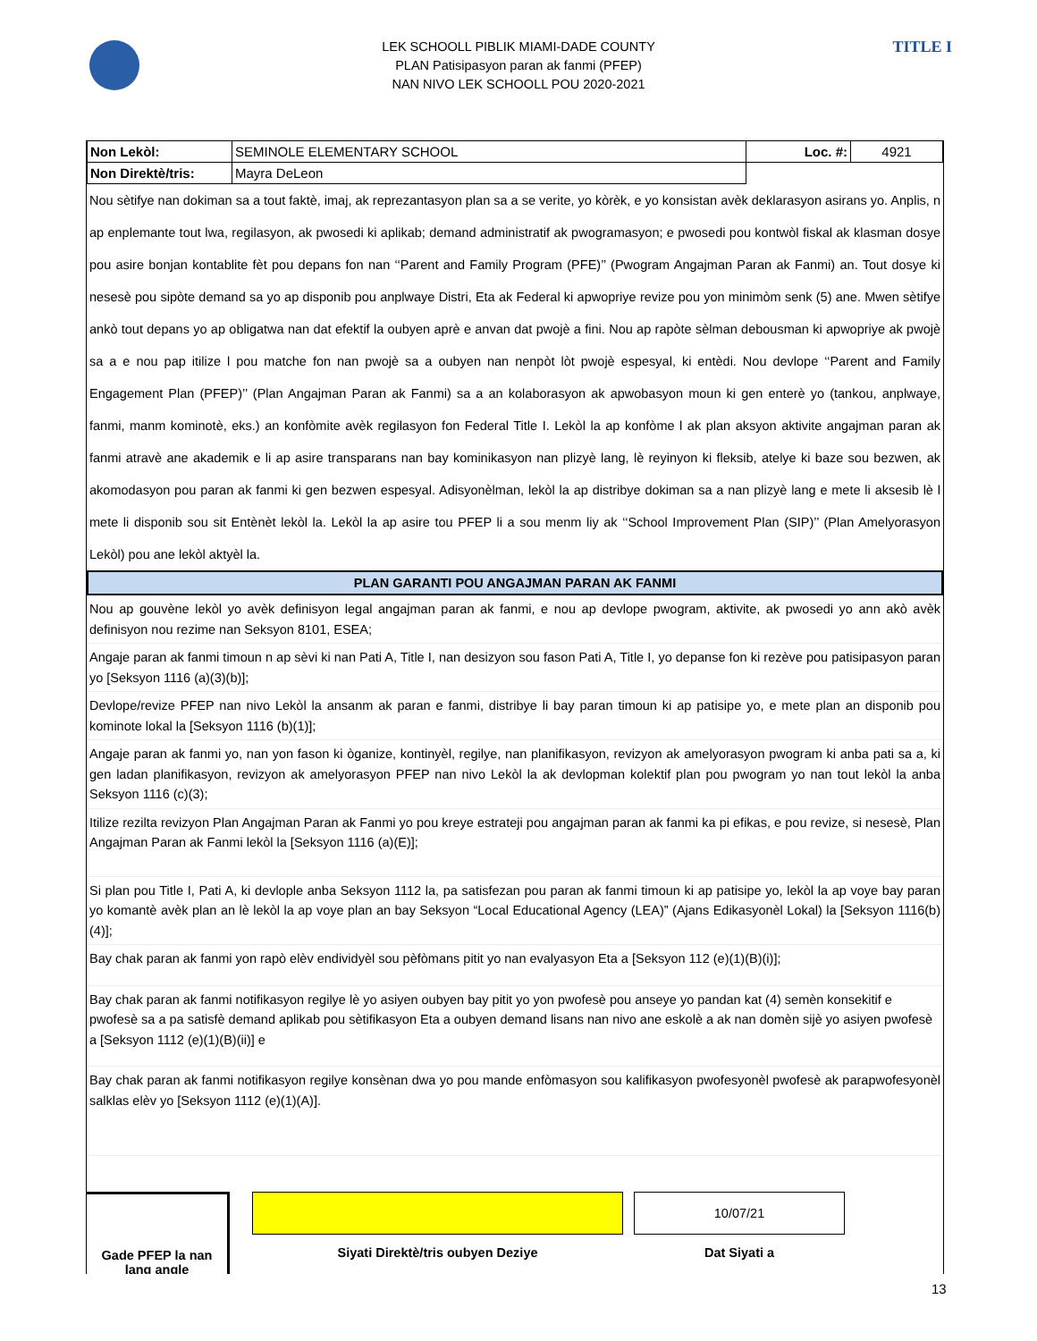TITLE I
LEK SCHOOLL PIBLIK MIAMI-DADE COUNTY
PLAN Patisipasyon paran ak fanmi (PFEP)
NAN NIVO LEK SCHOOLL POU 2020-2021
| Non Lekòl: | SEMINOLE ELEMENTARY SCHOOL | Loc. #: | 4921 |
| Non Direktè/tris: | Mayra DeLeon | | |
Nou sètifye nan dokiman sa a tout faktè, imaj, ak reprezantasyon plan sa a se verite, yo kòrèk, e yo konsistan avèk deklarasyon asirans yo. Anplis, n ap enplemante tout lwa, regilasyon, ak pwosedi ki aplikab; demand administratif ak pwogramasyon; e pwosedi pou kontwòl fiskal ak klasman dosye pou asire bonjan kontablite fèt pou depans fon nan ‘‘Parent and Family Program (PFE)’’ (Pwogram Angajman Paran ak Fanmi) an. Tout dosye ki nesesè pou sipòte demand sa yo ap disponib pou anplwaye Distri, Eta ak Federal ki apwopriye revize pou yon minimòm senk (5) ane. Mwen sètifye ankò tout depans yo ap obligatwa nan dat efektif la oubyen aprè e anvan dat pwojè a fini. Nou ap rapòte sèlman debousman ki apwopriye ak pwojè sa a e nou pap itilize l pou matche fon nan pwojè sa a oubyen nan nenpòt lòt pwojè espesyal, ki entèdi. Nou devlope ‘‘Parent and Family Engagement Plan (PFEP)’’ (Plan Angajman Paran ak Fanmi) sa a an kolaborasyon ak apwobasyon moun ki gen enterè yo (tankou, anplwaye, fanmi, manm kominotè, eks.) an konfòmite avèk regilasyon fon Federal Title I. Lekòl la ap konfòme l ak plan aksyon aktivite angajman paran ak fanmi atravè ane akademik e li ap asire transparans nan bay kominikasyon nan plizyè lang, lè reyinyon ki fleksib, atelye ki baze sou bezwen, ak akomodasyon pou paran ak fanmi ki gen bezwen espesyal. Adisyonèlman, lekòl la ap distribye dokiman sa a nan plizyè lang e mete li aksesib lè l mete li disponib sou sit Entènèt lekòl la. Lekòl la ap asire tou PFEP li a sou menm liy ak ‘‘School Improvement Plan (SIP)’’ (Plan Amelyorasyon Lekòl) pou ane lekòl aktyèl la.
PLAN GARANTI POU ANGAJMAN PARAN AK FANMI
Nou ap gouvène lekòl yo avèk definisyon legal angajman paran ak fanmi, e nou ap devlope pwogram, aktivite, ak pwosedi yo ann akò avèk definisyon nou rezime nan Seksyon 8101, ESEA;
Angaje paran ak fanmi timoun n ap sèvi ki nan Pati A, Title I, nan desizyon sou fason Pati A, Title I, yo depanse fon ki rezève pou patisipasyon paran yo [Seksyon 1116 (a)(3)(b)];
Devlope/revize PFEP nan nivo Lekòl la ansanm ak paran e fanmi, distribye li bay paran timoun ki ap patisipe yo, e mete plan an disponib pou kominote lokal la [Seksyon 1116 (b)(1)];
Angaje paran ak fanmi yo, nan yon fason ki òganize, kontinyèl, regilye, nan planifikasyon, revizyon ak amelyorasyon pwogram ki anba pati sa a, ki gen ladan planifikasyon, revizyon ak amelyorasyon PFEP nan nivo Lekòl la ak devlopman kolektif plan pou pwogram yo nan tout lekòl la anba Seksyon 1116 (c)(3);
Itilize rezilta revizyon Plan Angajman Paran ak Fanmi yo pou kreye estrateji pou angajman paran ak fanmi ka pi efikas, e pou revize, si nesesè, Plan Angajman Paran ak Fanmi lekòl la [Seksyon 1116 (a)(E)];
Si plan pou Title I, Pati A, ki devlople anba Seksyon 1112 la, pa satisfezan pou paran ak fanmi timoun ki ap patisipe yo, lekòl la ap voye bay paran yo komantè avèk plan an lè lekòl la ap voye plan an bay Seksyon “Local Educational Agency (LEA)” (Ajans Edikasyonèl Lokal) la [Seksyon 1116(b)(4)];
Bay chak paran ak fanmi yon rapò elèv endividyèl sou pèfòmans pitit yo nan evalyasyon Eta a [Seksyon 112 (e)(1)(B)(i)];
Bay chak paran ak fanmi notifikasyon regilye lè yo asiyen oubyen bay pitit yo yon pwofesè pou anseye yo pandan kat (4) semèn konsekitif e pwofesè sa a pa satisfè demand aplikab pou sètifikasyon Eta a oubyen demand lisans nan nivo ane eskolè a ak nan domèn sijè yo asiyen pwofesè a [Seksyon 1112 (e)(1)(B)(ii)] e
Bay chak paran ak fanmi notifikasyon regilye konsènan dwa yo pou mande enfòmasyon sou kalifikasyon pwofesyonèl pwofesè ak parapwofesyonèl salklas elèv yo [Seksyon 1112 (e)(1)(A)].
Gade PFEP la nan lang angle
Siyati Direktè/tris oubyen Deziye
10/07/21
Dat Siyati a
13